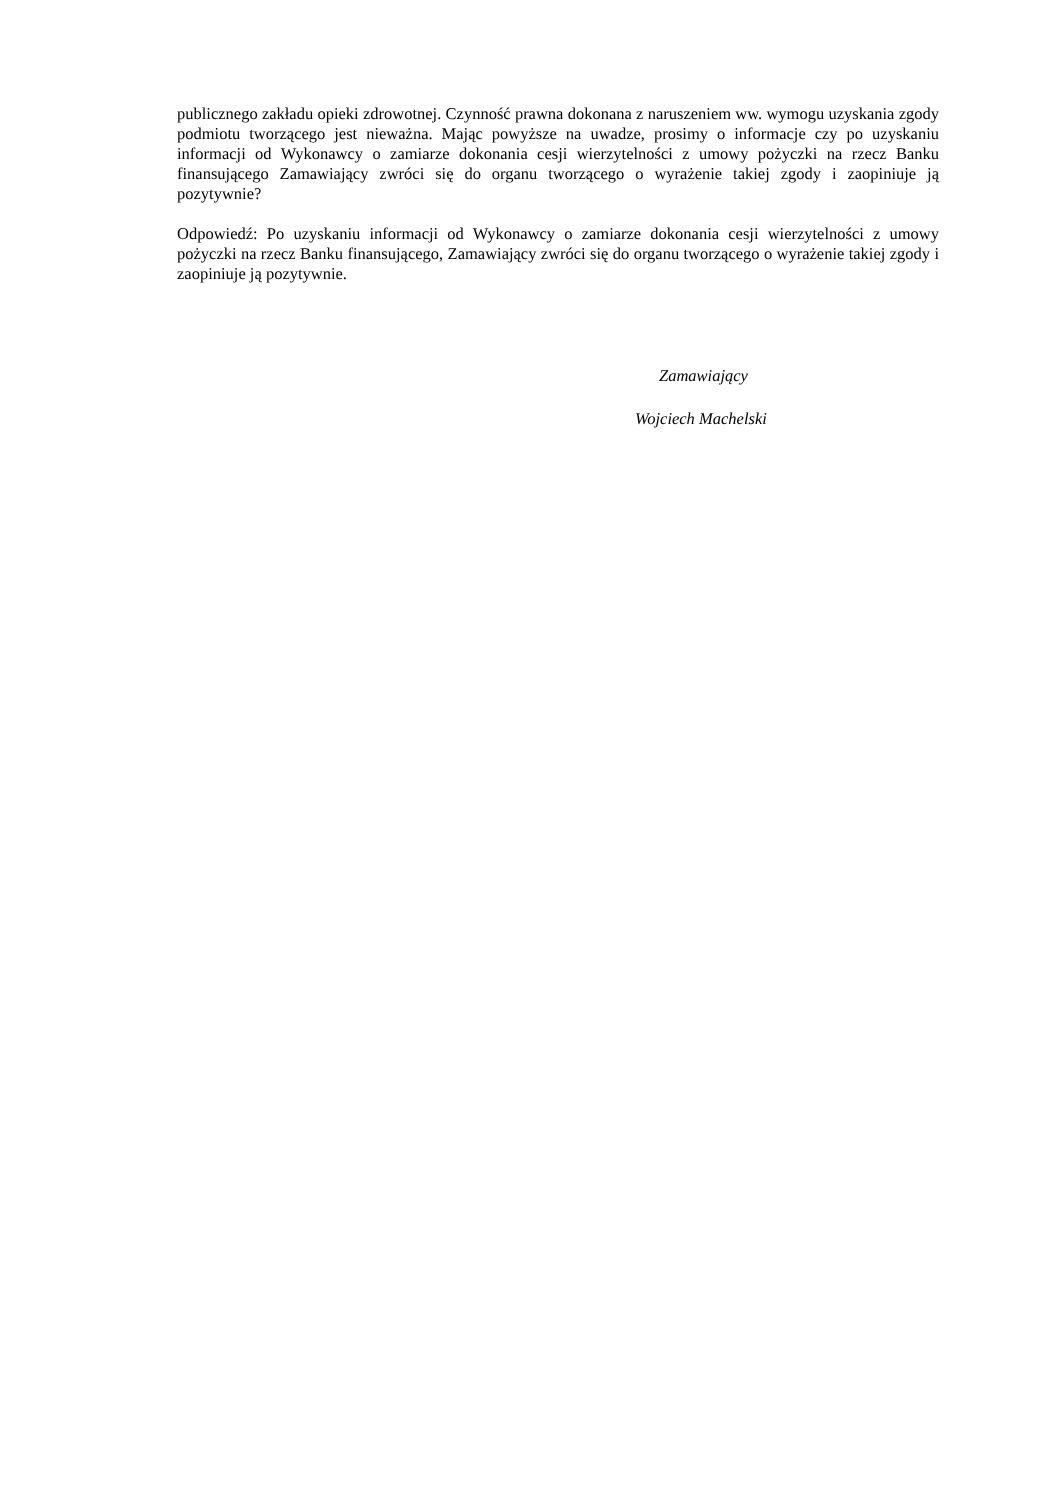publicznego zakładu opieki zdrowotnej. Czynność prawna dokonana z naruszeniem ww. wymogu uzyskania zgody podmiotu tworzącego jest nieważna. Mając powyższe na uwadze, prosimy o informacje czy po uzyskaniu informacji od Wykonawcy o zamiarze dokonania cesji wierzytelności z umowy pożyczki na rzecz Banku finansującego Zamawiający zwróci się do organu tworzącego o wyrażenie takiej zgody i zaopiniuje ją pozytywnie?
Odpowiedź: Po uzyskaniu informacji od Wykonawcy o zamiarze dokonania cesji wierzytelności z umowy pożyczki na rzecz Banku finansującego, Zamawiający zwróci się do organu tworzącego o wyrażenie takiej zgody i zaopiniuje ją pozytywnie.
Zamawiający
Wojciech Machelski